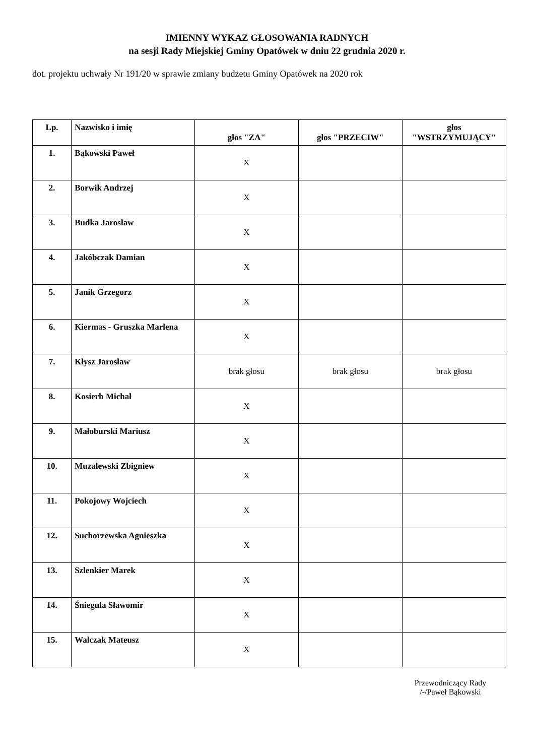IMIENNY WYKAZ GŁOSOWANIA RADNYCH
na sesji Rady Miejskiej Gminy Opatówek w dniu 22 grudnia 2020 r.
dot. projektu uchwały Nr 191/20 w sprawie zmiany budżetu Gminy Opatówek na 2020 rok
| Lp. | Nazwisko i imię | głos "ZA" | głos "PRZECIW" | głos "WSTRZYMUJĄCY" |
| --- | --- | --- | --- | --- |
| 1. | Bąkowski Paweł | X | | |
| 2. | Borwik Andrzej | X | | |
| 3. | Budka Jarosław | X | | |
| 4. | Jakóbczak Damian | X | | |
| 5. | Janik Grzegorz | X | | |
| 6. | Kiermas - Gruszka Marlena | X | | |
| 7. | Kłysz Jarosław | brak głosu | brak głosu | brak głosu |
| 8. | Kosierb Michał | X | | |
| 9. | Małoburski Mariusz | X | | |
| 10. | Muzalewski Zbigniew | X | | |
| 11. | Pokojowy Wojciech | X | | |
| 12. | Suchorzewska Agnieszka | X | | |
| 13. | Szlenkier Marek | X | | |
| 14. | Śniegula Sławomir | X | | |
| 15. | Walczak Mateusz | X | | |
Przewodniczący Rady
/-/Paweł Bąkowski